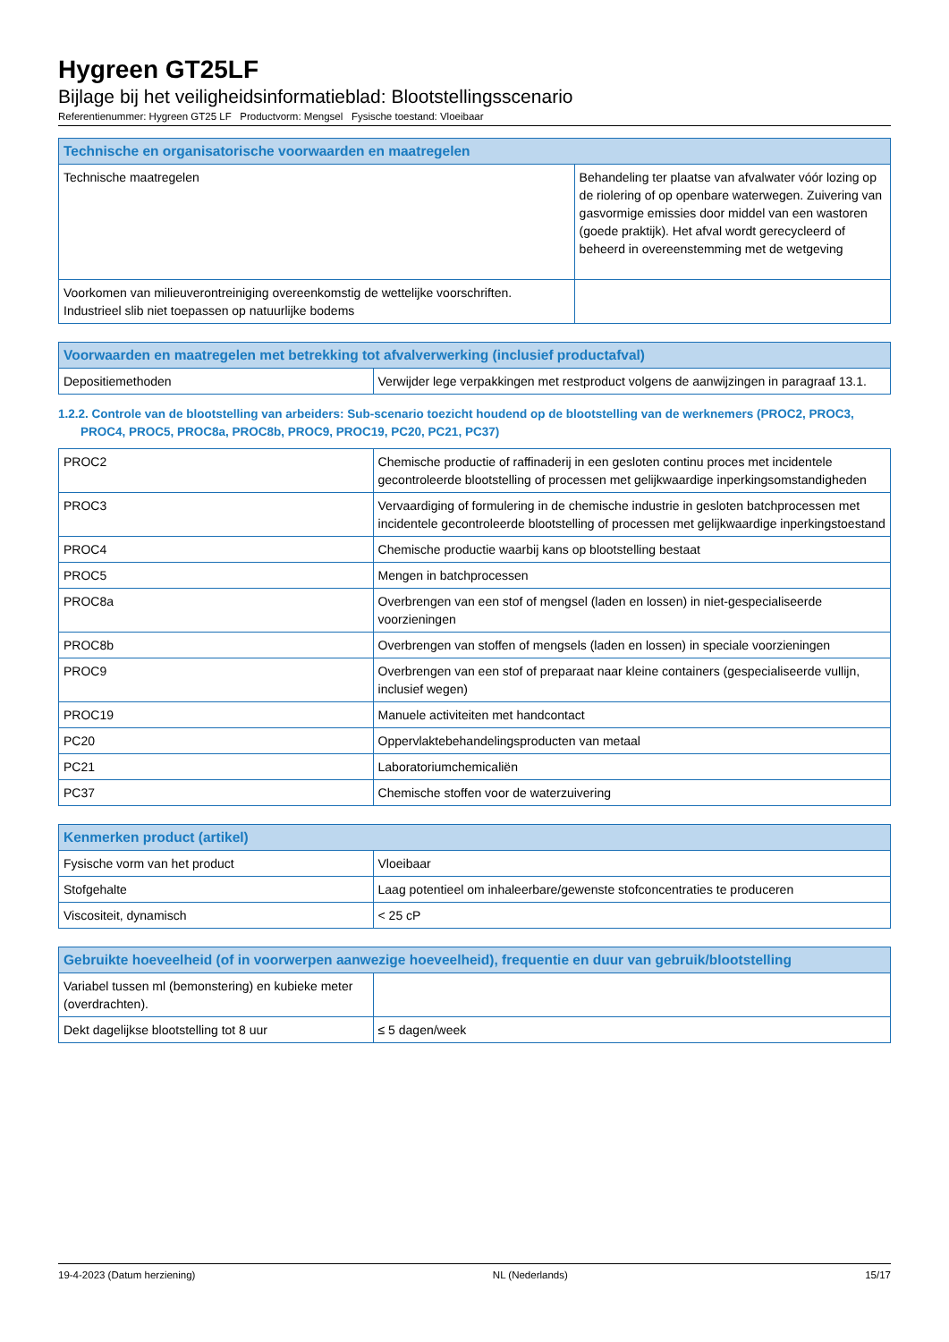Hygreen GT25LF
Bijlage bij het veiligheidsinformatieblad: Blootstellingsscenario
Referentienummer: Hygreen GT25 LF Productvorm: Mengsel Fysische toestand: Vloeibaar
| Technische en organisatorische voorwaarden en maatregelen | |
| --- | --- |
| Technische maatregelen | Behandeling ter plaatse van afvalwater vóór lozing op de riolering of op openbare waterwegen. Zuivering van gasvormige emissies door middel van een wastoren (goede praktijk). Het afval wordt gerecycleerd of beheerd in overeenstemming met de wetgeving |
| Voorkomen van milieuverontreiniging overeenkomstig de wettelijke voorschriften. Industrieel slib niet toepassen op natuurlijke bodems | |
| Voorwaarden en maatregelen met betrekking tot afvalverwerking (inclusief productafval) | |
| --- | --- |
| Depositiemethoden | Verwijder lege verpakkingen met restproduct volgens de aanwijzingen in paragraaf 13.1. |
1.2.2. Controle van de blootstelling van arbeiders: Sub-scenario toezicht houdend op de blootstelling van de werknemers (PROC2, PROC3, PROC4, PROC5, PROC8a, PROC8b, PROC9, PROC19, PC20, PC21, PC37)
| PROC2 | Chemische productie of raffinaderij in een gesloten continu proces met incidentele gecontroleerde blootstelling of processen met gelijkwaardige inperkingsomstandigheden |
| PROC3 | Vervaardiging of formulering in de chemische industrie in gesloten batchprocessen met incidentele gecontroleerde blootstelling of processen met gelijkwaardige inperkingstoestand |
| PROC4 | Chemische productie waarbij kans op blootstelling bestaat |
| PROC5 | Mengen in batchprocessen |
| PROC8a | Overbrengen van een stof of mengsel (laden en lossen) in niet-gespecialiseerde voorzieningen |
| PROC8b | Overbrengen van stoffen of mengsels (laden en lossen) in speciale voorzieningen |
| PROC9 | Overbrengen van een stof of preparaat naar kleine containers (gespecialiseerde vullijn, inclusief wegen) |
| PROC19 | Manuele activiteiten met handcontact |
| PC20 | Oppervlaktebehandelingsproducten van metaal |
| PC21 | Laboratoriumchemicaliën |
| PC37 | Chemische stoffen voor de waterzuivering |
| Kenmerken product (artikel) | |
| --- | --- |
| Fysische vorm van het product | Vloeibaar |
| Stofgehalte | Laag potentieel om inhaleerbare/gewenste stofconcentraties te produceren |
| Viscositeit, dynamisch | < 25 cP |
| Gebruikte hoeveelheid (of in voorwerpen aanwezige hoeveelheid), frequentie en duur van gebruik/blootstelling | |
| --- | --- |
| Variabel tussen ml (bemonstering) en kubieke meter (overdrachten). | |
| Dekt dagelijkse blootstelling tot 8 uur | ≤ 5 dagen/week |
19-4-2023 (Datum herziening) NL (Nederlands) 15/17